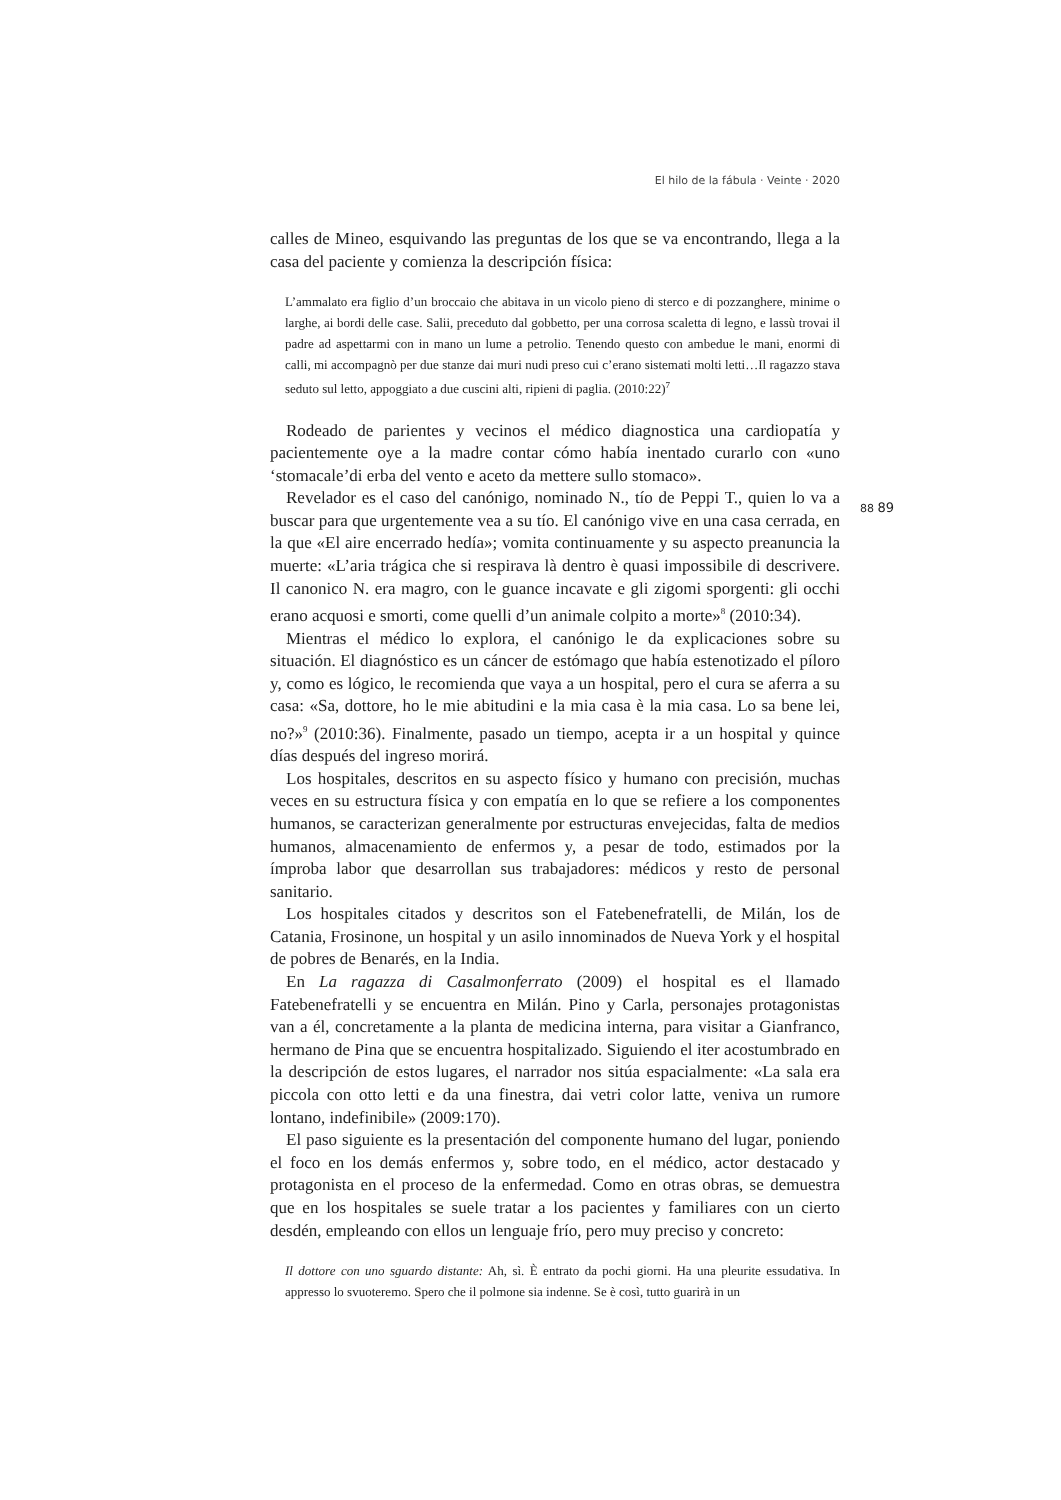El hilo de la fábula · Veinte · 2020
calles de Mineo, esquivando las preguntas de los que se va encontrando, llega a la casa del paciente y comienza la descripción física:
L’ammalato era figlio d’un broccaio che abitava in un vicolo pieno di sterco e di pozzanghere, minime o larghe, ai bordi delle case. Salii, preceduto dal gobbetto, per una corrosa scaletta di legno, e lassù trovai il padre ad aspettarmi con in mano un lume a petrolio. Tenendo questo con ambedue le mani, enormi di calli, mi accompagnò per due stanze dai muri nudi preso cui c’erano sistemati molti letti…Il ragazzo stava seduto sul letto, appoggiato a due cuscini alti, ripieni di paglia. (2010:22)<sup>7</sup>
Rodeado de parientes y vecinos el médico diagnostica una cardiopatía y pacientemente oye a la madre contar cómo había inentado curarlo con «uno ‘stomacale’di erba del vento e aceto da mettere sullo stomaco».
Revelador es el caso del canónigo, nominado N., tío de Peppi T., quien lo va a buscar para que urgentemente vea a su tío. El canónigo vive en una casa cerrada, en la que «El aire encerrado hedía»; vomita continuamente y su aspecto preanuncia la muerte: «L’aria trágica che si respirava là dentro è quasi impossibile di descrivere. Il canonico N. era magro, con le guance incavate e gli zigomi sporgenti: gli occhi erano acquosi e smorti, come quelli d’un animale colpito a morte»<sup>8</sup> (2010:34).
Mientras el médico lo explora, el canónigo le da explicaciones sobre su situación. El diagnóstico es un cáncer de estómago que había estenotizado el píloro y, como es lógico, le recomienda que vaya a un hospital, pero el cura se aferra a su casa: «Sa, dottore, ho le mie abitudini e la mia casa è la mia casa. Lo sa bene lei, no?»<sup>9</sup> (2010:36). Finalmente, pasado un tiempo, acepta ir a un hospital y quince días después del ingreso morirá.
Los hospitales, descritos en su aspecto físico y humano con precisión, muchas veces en su estructura física y con empatía en lo que se refiere a los componentes humanos, se caracterizan generalmente por estructuras envejecidas, falta de medios humanos, almacenamiento de enfermos y, a pesar de todo, estimados por la ímproba labor que desarrollan sus trabajadores: médicos y resto de personal sanitario.
Los hospitales citados y descritos son el Fatebenefratelli, de Milán, los de Catania, Frosinone, un hospital y un asilo innominados de Nueva York y el hospital de pobres de Benarés, en la India.
En La ragazza di Casalmonferrato (2009) el hospital es el llamado Fatebenefratelli y se encuentra en Milán. Pino y Carla, personajes protagonistas van a él, concretamente a la planta de medicina interna, para visitar a Gianfranco, hermano de Pina que se encuentra hospitalizado. Siguiendo el iter acostumbrado en la descripción de estos lugares, el narrador nos sitúa espacialmente: «La sala era piccola con otto letti e da una finestra, dai vetri color latte, veniva un rumore lontano, indefinibile» (2009:170).
El paso siguiente es la presentación del componente humano del lugar, poniendo el foco en los demás enfermos y, sobre todo, en el médico, actor destacado y protagonista en el proceso de la enfermedad. Como en otras obras, se demuestra que en los hospitales se suele tratar a los pacientes y familiares con un cierto desdén, empleando con ellos un lenguaje frío, pero muy preciso y concreto:
Il dottore con uno sguardo distante: Ah, sì. È entrato da pochi giorni. Ha una pleurite essudativa. In appresso lo svuoteremo. Spero che il polmone sia indenne. Se è così, tutto guarirà in un
88 89